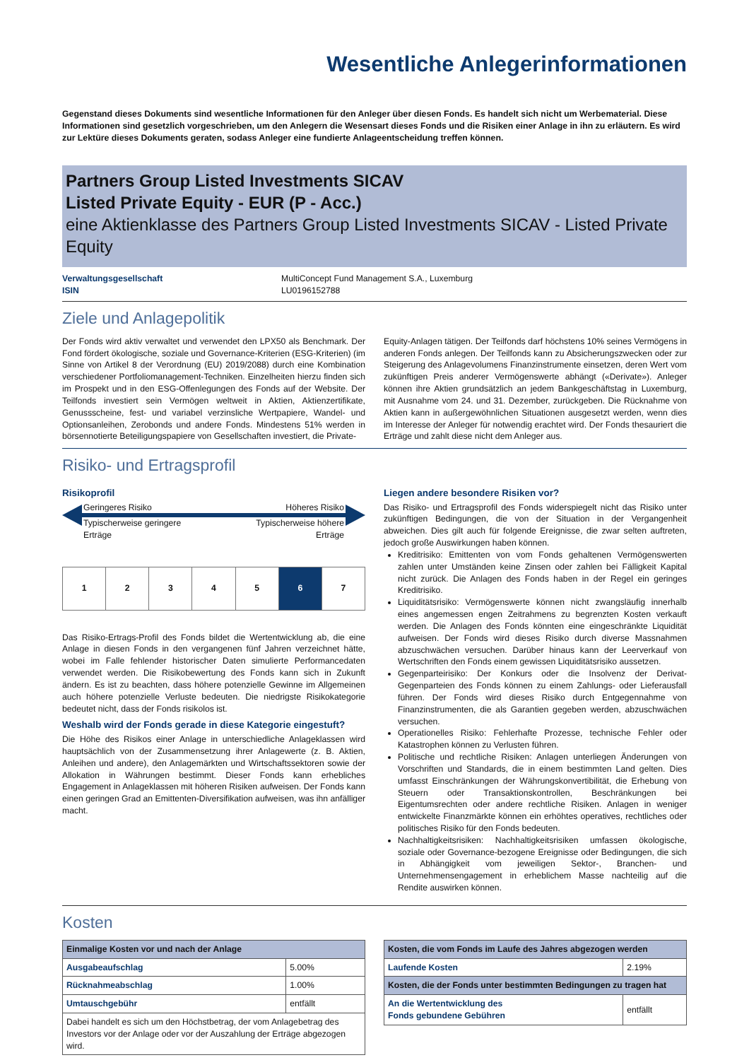Wesentliche Anlegerinformationen
Gegenstand dieses Dokuments sind wesentliche Informationen für den Anleger über diesen Fonds. Es handelt sich nicht um Werbematerial. Diese Informationen sind gesetzlich vorgeschrieben, um den Anlegern die Wesensart dieses Fonds und die Risiken einer Anlage in ihn zu erläutern. Es wird zur Lektüre dieses Dokuments geraten, sodass Anleger eine fundierte Anlageentscheidung treffen können.
Partners Group Listed Investments SICAV
Listed Private Equity - EUR (P - Acc.)
eine Aktienklasse des Partners Group Listed Investments SICAV - Listed Private Equity
Verwaltungsgesellschaft
ISIN
MultiConcept Fund Management S.A., Luxemburg
LU0196152788
Ziele und Anlagepolitik
Der Fonds wird aktiv verwaltet und verwendet den LPX50 als Benchmark. Der Fond fördert ökologische, soziale und Governance-Kriterien (ESG-Kriterien) (im Sinne von Artikel 8 der Verordnung (EU) 2019/2088) durch eine Kombination verschiedener Portfoliomanagement-Techniken. Einzelheiten hierzu finden sich im Prospekt und in den ESG-Offenlegungen des Fonds auf der Website. Der Teilfonds investiert sein Vermögen weltweit in Aktien, Aktienzertifikate, Genussscheine, fest- und variabel verzinsliche Wertpapiere, Wandel- und Optionsanleihen, Zerobonds und andere Fonds. Mindestens 51% werden in börsennotierte Beteiligungspapiere von Gesellschaften investiert, die Private-
Equity-Anlagen tätigen. Der Teilfonds darf höchstens 10% seines Vermögens in anderen Fonds anlegen. Der Teilfonds kann zu Absicherungszwecken oder zur Steigerung des Anlagevolumens Finanzinstrumente einsetzen, deren Wert vom zukünftigen Preis anderer Vermögenswerte abhängt («Derivate»). Anleger können ihre Aktien grundsätzlich an jedem Bankgeschäftstag in Luxemburg, mit Ausnahme vom 24. und 31. Dezember, zurückgeben. Die Rücknahme von Aktien kann in außergewöhnlichen Situationen ausgesetzt werden, wenn dies im Interesse der Anleger für notwendig erachtet wird. Der Fonds thesauriert die Erträge und zahlt diese nicht dem Anleger aus.
Risiko- und Ertragsprofil
Risikoprofil
Geringeres Risiko Höheres Risiko
Typischerweise geringere
Erträge Typischerweise höhere
Erträge
| 1 | 2 | 3 | 4 | 5 | 6 | 7 |
Das Risiko-Ertrags-Profil des Fonds bildet die Wertentwicklung ab, die eine Anlage in diesen Fonds in den vergangenen fünf Jahren verzeichnet hätte, wobei im Falle fehlender historischer Daten simulierte Performancedaten verwendet werden. Die Risikobewertung des Fonds kann sich in Zukunft ändern. Es ist zu beachten, dass höhere potenzielle Gewinne im Allgemeinen auch höhere potenzielle Verluste bedeuten. Die niedrigste Risikokategorie bedeutet nicht, dass der Fonds risikolos ist.
Weshalb wird der Fonds gerade in diese Kategorie eingestuft?
Die Höhe des Risikos einer Anlage in unterschiedliche Anlageklassen wird hauptsächlich von der Zusammensetzung ihrer Anlagewerte (z. B. Aktien, Anleihen und andere), den Anlagemärkten und Wirtschaftssektoren sowie der Allokation in Währungen bestimmt. Dieser Fonds kann erhebliches Engagement in Anlageklassen mit höheren Risiken aufweisen. Der Fonds kann einen geringen Grad an Emittenten-Diversifikation aufweisen, was ihn anfälliger macht.
Liegen andere besondere Risiken vor?
Das Risiko- und Ertragsprofil des Fonds widerspiegelt nicht das Risiko unter zukünftigen Bedingungen, die von der Situation in der Vergangenheit abweichen. Dies gilt auch für folgende Ereignisse, die zwar selten auftreten, jedoch große Auswirkungen haben können.
Kreditrisiko: Emittenten von vom Fonds gehaltenen Vermögenswerten zahlen unter Umständen keine Zinsen oder zahlen bei Fälligkeit Kapital nicht zurück. Die Anlagen des Fonds haben in der Regel ein geringes Kreditrisiko.
Liquiditätsrisiko: Vermögenswerte können nicht zwangsläufig innerhalb eines angemessen engen Zeitrahmens zu begrenzten Kosten verkauft werden. Die Anlagen des Fonds könnten eine eingeschränkte Liquidität aufweisen. Der Fonds wird dieses Risiko durch diverse Massnahmen abzuschwächen versuchen. Darüber hinaus kann der Leerverkauf von Wertschriften den Fonds einem gewissen Liquiditätsrisiko aussetzen.
Gegenparteirisiko: Der Konkurs oder die Insolvenz der Derivat-Gegenparteien des Fonds können zu einem Zahlungs- oder Lieferausfall führen. Der Fonds wird dieses Risiko durch Entgegennahme von Finanzinstrumenten, die als Garantien gegeben werden, abzuschwächen versuchen.
Operationelles Risiko: Fehlerhafte Prozesse, technische Fehler oder Katastrophen können zu Verlusten führen.
Politische und rechtliche Risiken: Anlagen unterliegen Änderungen von Vorschriften und Standards, die in einem bestimmten Land gelten. Dies umfasst Einschränkungen der Währungskonvertibilität, die Erhebung von Steuern oder Transaktionskontrollen, Beschränkungen bei Eigentumsrechten oder andere rechtliche Risiken. Anlagen in weniger entwickelte Finanzmärkte können ein erhöhtes operatives, rechtliches oder politisches Risiko für den Fonds bedeuten.
Nachhaltigkeitsrisiken: Nachhaltigkeitsrisiken umfassen ökologische, soziale oder Governance-bezogene Ereignisse oder Bedingungen, die sich in Abhängigkeit vom jeweiligen Sektor-, Branchen- und Unternehmensengagement in erheblichem Masse nachteilig auf die Rendite auswirken können.
Kosten
| Einmalige Kosten vor und nach der Anlage | |
| --- | --- |
| Ausgabeaufschlag | 5.00% |
| Rücknahmeabschlag | 1.00% |
| Umtauschgebühr | entfällt |
| Dabei handelt es sich um den Höchstbetrag, der vom Anlagebetrag des Investors vor der Anlage oder vor der Auszahlung der Erträge abgezogen wird. | |
| Kosten, die vom Fonds im Laufe des Jahres abgezogen werden | |
| --- | --- |
| Laufende Kosten | 2.19% |
| Kosten, die der Fonds unter bestimmten Bedingungen zu tragen hat | |
| An die Wertentwicklung des Fonds gebundene Gebühren | entfällt |